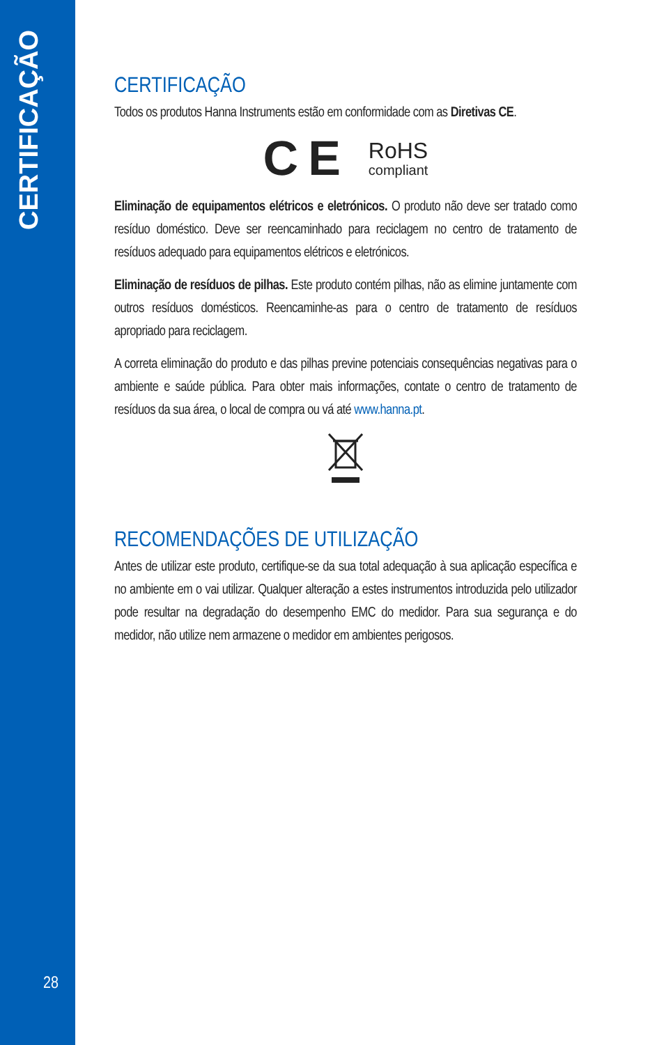CERTIFICAÇÃO
28
CERTIFICAÇÃO
Todos os produtos Hanna Instruments estão em conformidade com as Diretivas CE.
C E
RoHS
compliant
Eliminação de equipamentos elétricos e eletrónicos. O produto não deve ser tratado como resíduo doméstico. Deve ser reencaminhado para reciclagem no centro de tratamento de resíduos adequado para equipamentos elétricos e eletrónicos.
Eliminação de resíduos de pilhas. Este produto contém pilhas, não as elimine juntamente com outros resíduos domésticos. Reencaminhe-as para o centro de tratamento de resíduos apropriado para reciclagem.
A correta eliminação do produto e das pilhas previne potenciais consequências negativas para o ambiente e saúde pública. Para obter mais informações, contate o centro de tratamento de resíduos da sua área, o local de compra ou vá até www.hanna.pt.
RECOMENDAÇÕES DE UTILIZAÇÃO
Antes de utilizar este produto, certifique-se da sua total adequação à sua aplicação específica e no ambiente em o vai utilizar. Qualquer alteração a estes instrumentos introduzida pelo utilizador pode resultar na degradação do desempenho EMC do medidor. Para sua segurança e do medidor, não utilize nem armazene o medidor em ambientes perigosos.